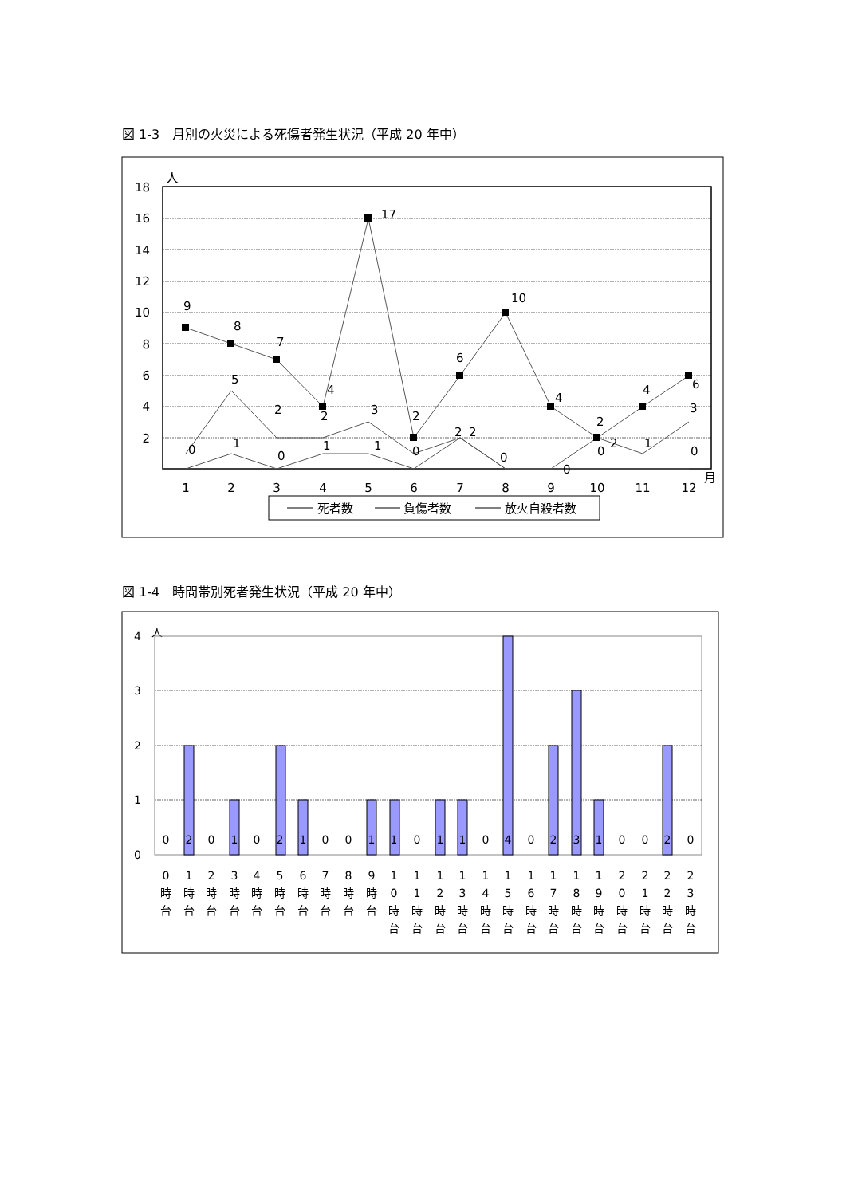図 1-3　月別の火災による死傷者発生状況（平成 20 年中）
人
18
16
14
12
10
8
6
4
2
9
8
7
4
17
2
6
10
4
2
4
6
5
2
2
3
2
2
2
3
1
0
1
0
1
1
0
0
0
0
0
1
2
3
4
5
6
7
8
9
10
11
12
月
死者数
負傷者数
放火自殺者数
図 1-4　時間帯別死者発生状況（平成 20 年中）
人
4
3
2
1
0
0
2
0
1
0
2
1
0
0
1
1
0
1
1
0
4
0
2
3
1
0
0
2
0
0
時
台
1
時
台
2
時
台
3
時
台
4
時
台
5
時
台
6
時
台
7
時
台
8
時
台
9
時
台
1
0
時
台
1
1
時
台
1
2
時
台
1
3
時
台
1
4
時
台
1
5
時
台
1
6
時
台
1
7
時
台
1
8
時
台
1
9
時
台
2
0
時
台
2
1
時
台
2
2
時
台
2
3
時
台